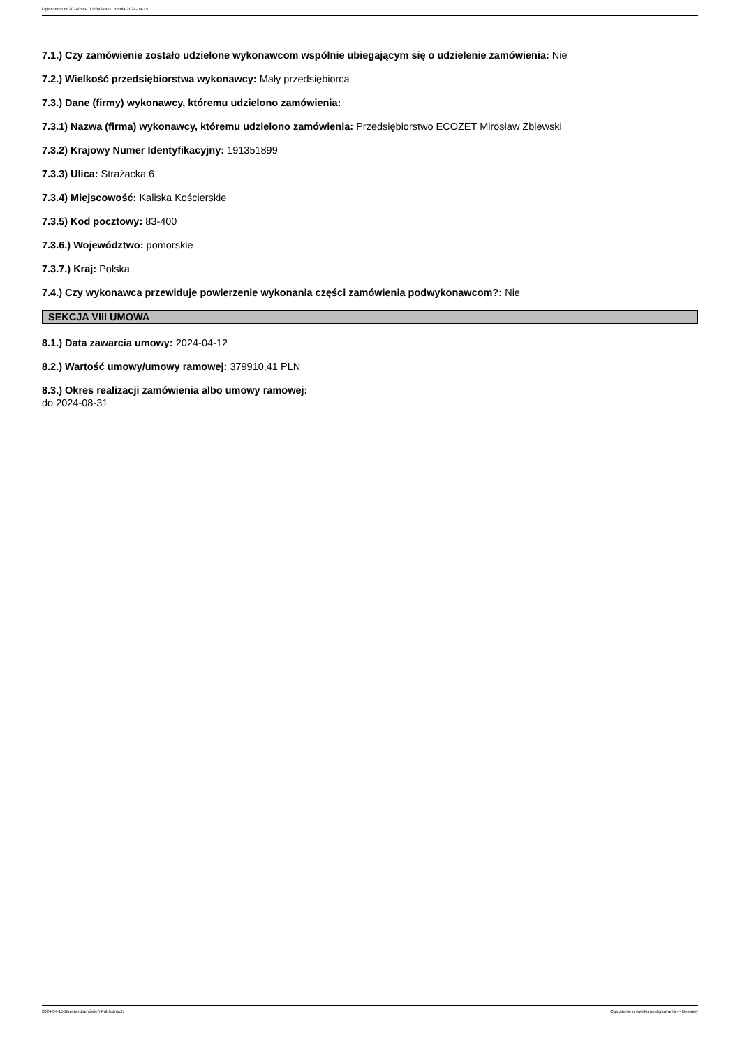Ogłoszenie nr 2024/BZP 00284374/01 z dnia 2024-04-15
7.1.) Czy zamówienie zostało udzielone wykonawcom wspólnie ubiegającym się o udzielenie zamówienia: Nie
7.2.) Wielkość przedsiębiorstwa wykonawcy: Mały przedsiębiorca
7.3.) Dane (firmy) wykonawcy, któremu udzielono zamówienia:
7.3.1) Nazwa (firma) wykonawcy, któremu udzielono zamówienia: Przedsiębiorstwo ECOZET Mirosław Zblewski
7.3.2) Krajowy Numer Identyfikacyjny: 191351899
7.3.3) Ulica: Strażacka 6
7.3.4) Miejscowość: Kaliska Kościerskie
7.3.5) Kod pocztowy: 83-400
7.3.6.) Województwo: pomorskie
7.3.7.) Kraj: Polska
7.4.) Czy wykonawca przewiduje powierzenie wykonania części zamówienia podwykonawcom?: Nie
SEKCJA VIII UMOWA
8.1.) Data zawarcia umowy: 2024-04-12
8.2.) Wartość umowy/umowy ramowej: 379910,41 PLN
8.3.) Okres realizacji zamówienia albo umowy ramowej:
do 2024-08-31
2024-04-15 Biuletyn Zamówień Publicznych Ogłoszenie o wyniku postępowania - - Dostawy